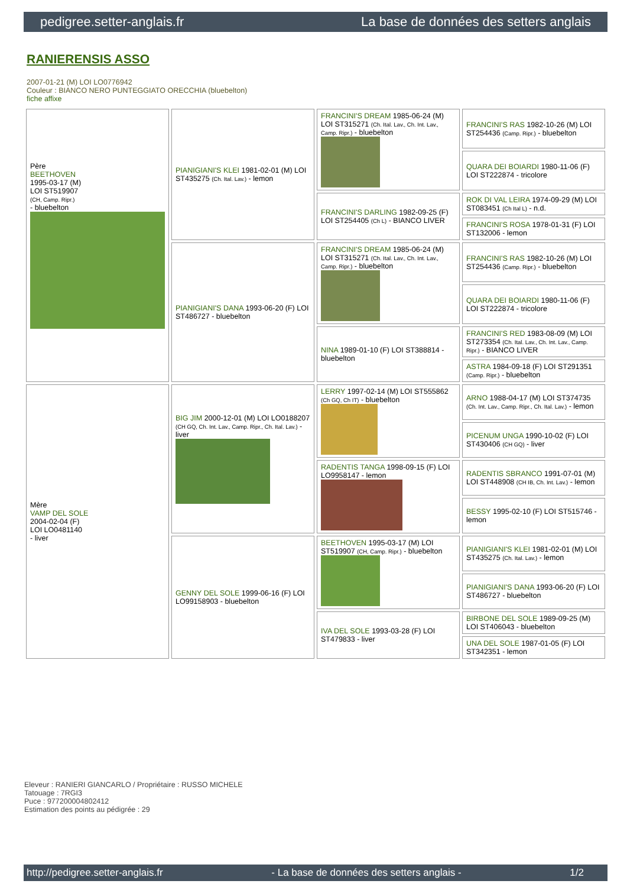pedigree.setter-anglais.fr La base de données des setters anglais
RANIERENSIS ASSO
2007-01-21 (M) LOI LO0776942
Couleur : BIANCO NERO PUNTEGGIATO ORECCHIA (bluebelton)
fiche affixe
| Père BEETHOVEN 1995-03-17 (M) LOI ST519907 (CH, Camp. Ripr.) - bluebelton | PIANIGIANI'S KLEI 1981-02-01 (M) LOI ST435275 (Ch. Ital. Lav.) - lemon | FRANCINI'S DREAM 1985-06-24 (M) LOI ST315271 (Ch. Ital. Lav., Ch. Int. Lav., Camp. Ripr.) - bluebelton | FRANCINI'S RAS 1982-10-26 (M) LOI ST254436 (Camp. Ripr.) - bluebelton |
| | | | QUARA DEI BOIARDI 1980-11-06 (F) LOI ST222874 - tricolore |
| | | FRANCINI'S DARLING 1982-09-25 (F) LOI ST254405 (Ch L) - BIANCO LIVER | ROK DI VAL LEIRA 1974-09-29 (M) LOI ST083451 (Ch Ital L) - n.d. |
| | | | FRANCINI'S ROSA 1978-01-31 (F) LOI ST132006 - lemon |
| | PIANIGIANI'S DANA 1993-06-20 (F) LOI ST486727 - bluebelton | FRANCINI'S DREAM 1985-06-24 (M) LOI ST315271 (Ch. Ital. Lav., Ch. Int. Lav., Camp. Ripr.) - bluebelton | FRANCINI'S RAS 1982-10-26 (M) LOI ST254436 (Camp. Ripr.) - bluebelton |
| | | | QUARA DEI BOIARDI 1980-11-06 (F) LOI ST222874 - tricolore |
| | | NINA 1989-01-10 (F) LOI ST388814 - bluebelton | FRANCINI'S RED 1983-08-09 (M) LOI ST273354 (Ch. Ital. Lav., Ch. Int. Lav., Camp. Ripr.) - BIANCO LIVER |
| | | | ASTRA 1984-09-18 (F) LOI ST291351 (Camp. Ripr.) - bluebelton |
| Mère VAMP DEL SOLE 2004-02-04 (F) LOI LO0481140 - liver | BIG JIM 2000-12-01 (M) LOI LO0188207 (CH GQ, Ch. Int. Lav., Camp. Ripr., Ch. Ital. Lav.) - liver | LERRY 1997-02-14 (M) LOI ST555862 (Ch GQ, Ch IT) - bluebelton | ARNO 1988-04-17 (M) LOI ST374735 (Ch. Int. Lav., Camp. Ripr., Ch. Ital. Lav.) - lemon |
| | | | PICENUM UNGA 1990-10-02 (F) LOI ST430406 (CH GQ) - liver |
| | | RADENTIS TANGA 1998-09-15 (F) LOI LO9958147 - lemon | RADENTIS SBRANCO 1991-07-01 (M) LOI ST448908 (CH IB, Ch. Int. Lav.) - lemon |
| | | | BESSY 1995-02-10 (F) LOI ST515746 - lemon |
| | GENNY DEL SOLE 1999-06-16 (F) LOI LO99158903 - bluebelton | BEETHOVEN 1995-03-17 (M) LOI ST519907 (CH, Camp. Ripr.) - bluebelton | PIANIGIANI'S KLEI 1981-02-01 (M) LOI ST435275 (Ch. Ital. Lav.) - lemon |
| | | | PIANIGIANI'S DANA 1993-06-20 (F) LOI ST486727 - bluebelton |
| | | IVA DEL SOLE 1993-03-28 (F) LOI ST479833 - liver | BIRBONE DEL SOLE 1989-09-25 (M) LOI ST406043 - bluebelton |
| | | | UNA DEL SOLE 1987-01-05 (F) LOI ST342351 - lemon |
Eleveur : RANIERI GIANCARLO / Propriétaire : RUSSO MICHELE
Tatouage : 7RGI3
Puce : 977200004802412
Estimation des points au pédigrée : 29
http://pedigree.setter-anglais.fr - La base de données des setters anglais - 1/2